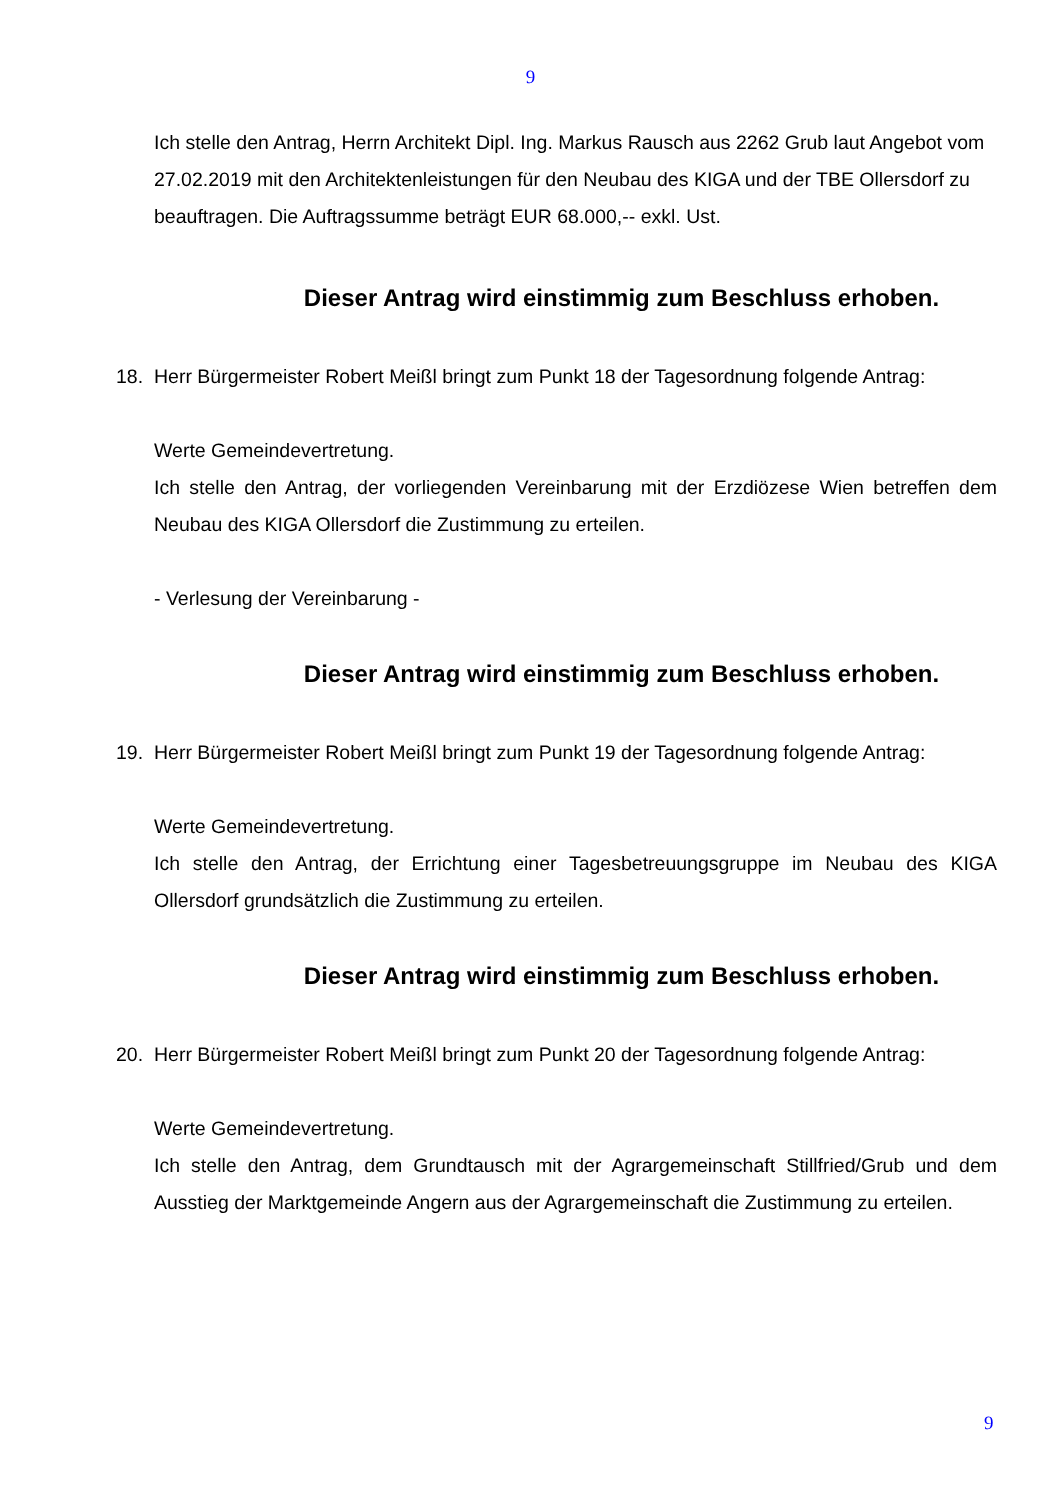9
Ich stelle den Antrag, Herrn Architekt Dipl. Ing. Markus Rausch aus 2262 Grub laut Angebot vom 27.02.2019 mit den Architektenleistungen für den Neubau des KIGA und der TBE Ollersdorf zu beauftragen. Die Auftragssumme beträgt EUR 68.000,-- exkl. Ust.
Dieser Antrag wird einstimmig zum Beschluss erhoben.
18. Herr Bürgermeister Robert Meißl bringt zum Punkt 18 der Tagesordnung folgende Antrag:
Werte Gemeindevertretung.
Ich stelle den Antrag, der vorliegenden Vereinbarung mit der Erzdiözese Wien betreffen dem Neubau des KIGA Ollersdorf die Zustimmung zu erteilen.
- Verlesung der Vereinbarung -
Dieser Antrag wird einstimmig zum Beschluss erhoben.
19. Herr Bürgermeister Robert Meißl bringt zum Punkt 19 der Tagesordnung folgende Antrag:
Werte Gemeindevertretung.
Ich stelle den Antrag, der Errichtung einer Tagesbetreuungsgruppe im Neubau des KIGA Ollersdorf grundsätzlich die Zustimmung zu erteilen.
Dieser Antrag wird einstimmig zum Beschluss erhoben.
20. Herr Bürgermeister Robert Meißl bringt zum Punkt 20 der Tagesordnung folgende Antrag:
Werte Gemeindevertretung.
Ich stelle den Antrag, dem Grundtausch mit der Agrargemeinschaft Stillfried/Grub und dem Ausstieg der Marktgemeinde Angern aus der Agrargemeinschaft die Zustimmung zu erteilen.
9